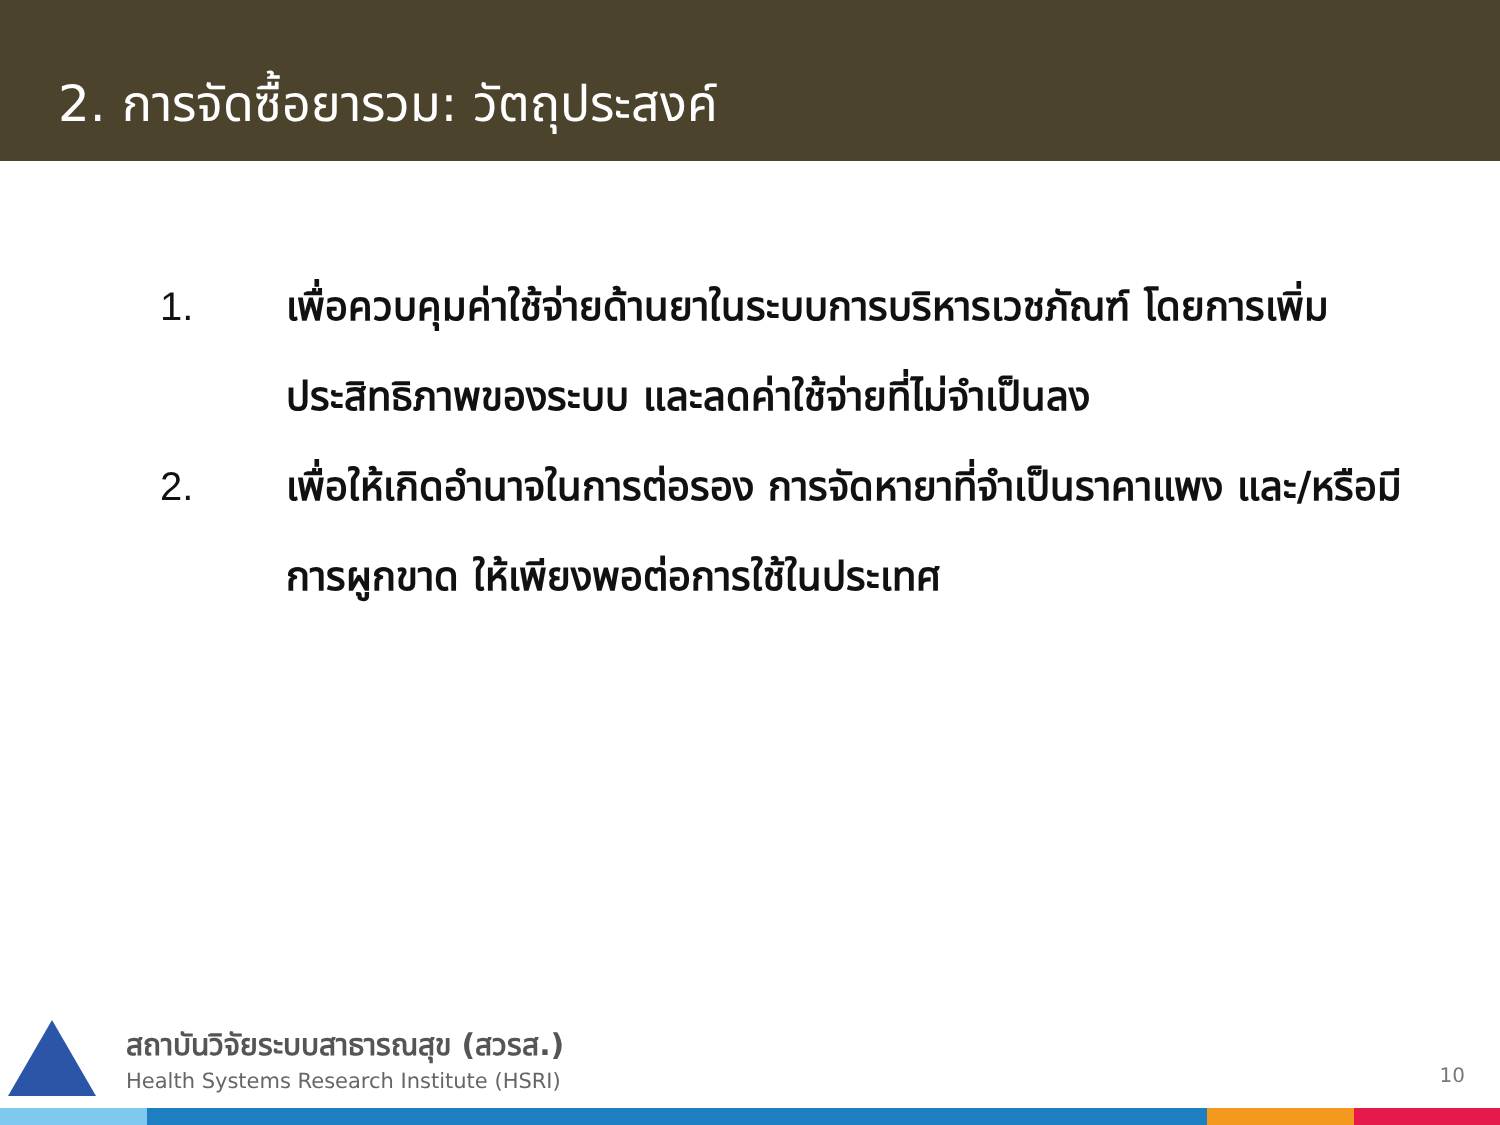2. การจัดซื้อยารวม: วัตถุประสงค์
1. เพื่อควบคุมค่าใช้จ่ายด้านยาในระบบการบริหารเวชภัณฑ์ โดยการเพิ่มประสิทธิภาพของระบบ และลดค่าใช้จ่ายที่ไม่จำเป็นลง
2. เพื่อให้เกิดอำนาจในการต่อรอง การจัดหายาที่จำเป็นราคาแพง และ/หรือมีการผูกขาด ให้เพียงพอต่อการใช้ในประเทศ
สถาบันวิจัยระบบสาธารณสุข (สวรส.)
Health Systems Research Institute (HSRI)
10